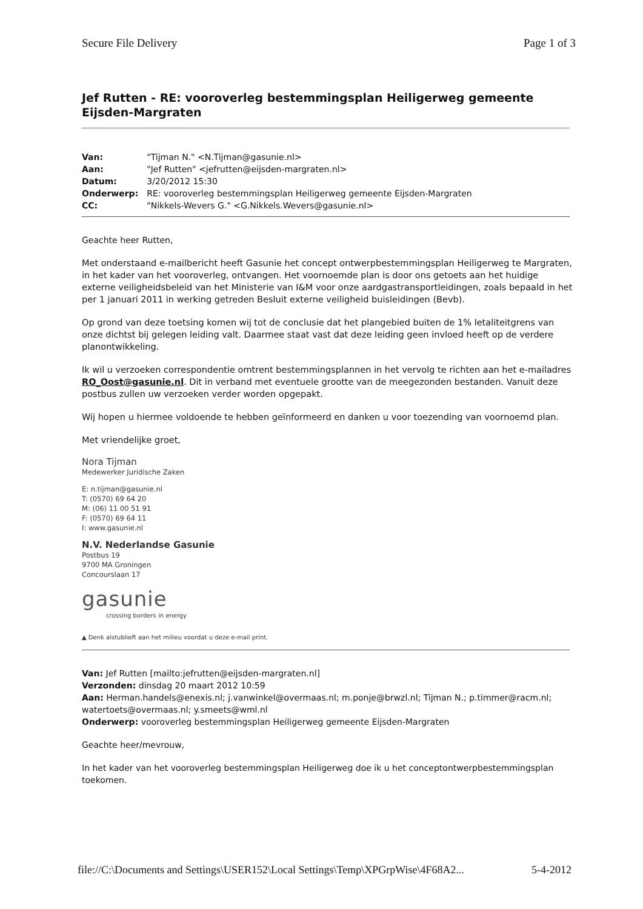Secure File Delivery Page 1 of 3
Jef Rutten - RE: vooroverleg bestemmingsplan Heiligerweg gemeente Eijsden-Margraten
| Van: | "Tijman N." <N.Tijman@gasunie.nl> |
| Aan: | "Jef Rutten" <jefrutten@eijsden-margraten.nl> |
| Datum: | 3/20/2012 15:30 |
| Onderwerp: | RE: vooroverleg bestemmingsplan Heiligerweg gemeente Eijsden-Margraten |
| CC: | "Nikkels-Wevers G." <G.Nikkels.Wevers@gasunie.nl> |
Geachte heer Rutten,
Met onderstaand e-mailbericht heeft Gasunie het concept ontwerpbestemmingsplan Heiligerweg te Margraten, in het kader van het vooroverleg, ontvangen. Het voornoemde plan is door ons getoets aan het huidige externe veiligheidsbeleid van het Ministerie van I&M voor onze aardgastransportleidingen, zoals bepaald in het per 1 januari 2011 in werking getreden Besluit externe veiligheid buisleidingen (Bevb).
Op grond van deze toetsing komen wij tot de conclusie dat het plangebied buiten de 1% letaliteitgrens van onze dichtst bij gelegen leiding valt. Daarmee staat vast dat deze leiding geen invloed heeft op de verdere planontwikkeling.
Ik wil u verzoeken correspondentie omtrent bestemmingsplannen in het vervolg te richten aan het e-mailadres RO_Oost@gasunie.nl. Dit in verband met eventuele grootte van de meegezonden bestanden. Vanuit deze postbus zullen uw verzoeken verder worden opgepakt.
Wij hopen u hiermee voldoende te hebben geïnformeerd en danken u voor toezending van voornoemd plan.
Met vriendelijke groet,
Nora Tijman
Medewerker Juridische Zaken
E: n.tijman@gasunie.nl
T: (0570) 69 64 20
M: (06) 11 00 51 91
F: (0570) 69 64 11
I: www.gasunie.nl
N.V. Nederlandse Gasunie
Postbus 19
9700 MA Groningen
Concourslaan 17
gasunie
crossing borders in energy
▲ Denk alstublieft aan het milieu voordat u deze e-mail print.
Van: Jef Rutten [mailto:jefrutten@eijsden-margraten.nl]
Verzonden: dinsdag 20 maart 2012 10:59
Aan: Herman.handels@enexis.nl; j.vanwinkel@overmaas.nl; m.ponje@brwzl.nl; Tijman N.; p.timmer@racm.nl; watertoets@overmaas.nl; y.smeets@wml.nl
Onderwerp: vooroverleg bestemmingsplan Heiligerweg gemeente Eijsden-Margraten
Geachte heer/mevrouw,
In het kader van het vooroverleg bestemmingsplan Heiligerweg doe ik u het conceptontwerpbestemmingsplan toekomen.
file://C:\Documents and Settings\USER152\Local Settings\Temp\XPGrpWise\4F68A2... 5-4-2012